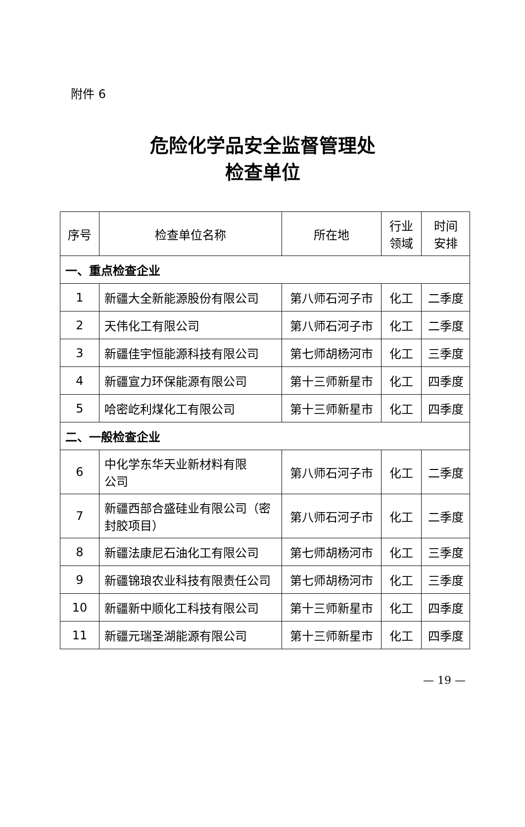附件 6
危险化学品安全监督管理处
检查单位
| 序号 | 检查单位名称 | 所在地 | 行业 领域 | 时间 安排 |
| --- | --- | --- | --- | --- |
| 一、重点检查企业 | | | | |
| 1 | 新疆大全新能源股份有限公司 | 第八师石河子市 | 化工 | 二季度 |
| 2 | 天伟化工有限公司 | 第八师石河子市 | 化工 | 二季度 |
| 3 | 新疆佳宇恒能源科技有限公司 | 第七师胡杨河市 | 化工 | 三季度 |
| 4 | 新疆宣力环保能源有限公司 | 第十三师新星市 | 化工 | 四季度 |
| 5 | 哈密屹利煤化工有限公司 | 第十三师新星市 | 化工 | 四季度 |
| 二、一般检查企业 | | | | |
| 6 | 中化学东华天业新材料有限 公司 | 第八师石河子市 | 化工 | 二季度 |
| 7 | 新疆西部合盛硅业有限公司（密 封胶项目） | 第八师石河子市 | 化工 | 二季度 |
| 8 | 新疆法康尼石油化工有限公司 | 第七师胡杨河市 | 化工 | 三季度 |
| 9 | 新疆锦琅农业科技有限责任公司 | 第七师胡杨河市 | 化工 | 三季度 |
| 10 | 新疆新中顺化工科技有限公司 | 第十三师新星市 | 化工 | 四季度 |
| 11 | 新疆元瑞圣湖能源有限公司 | 第十三师新星市 | 化工 | 四季度 |
— 19 —